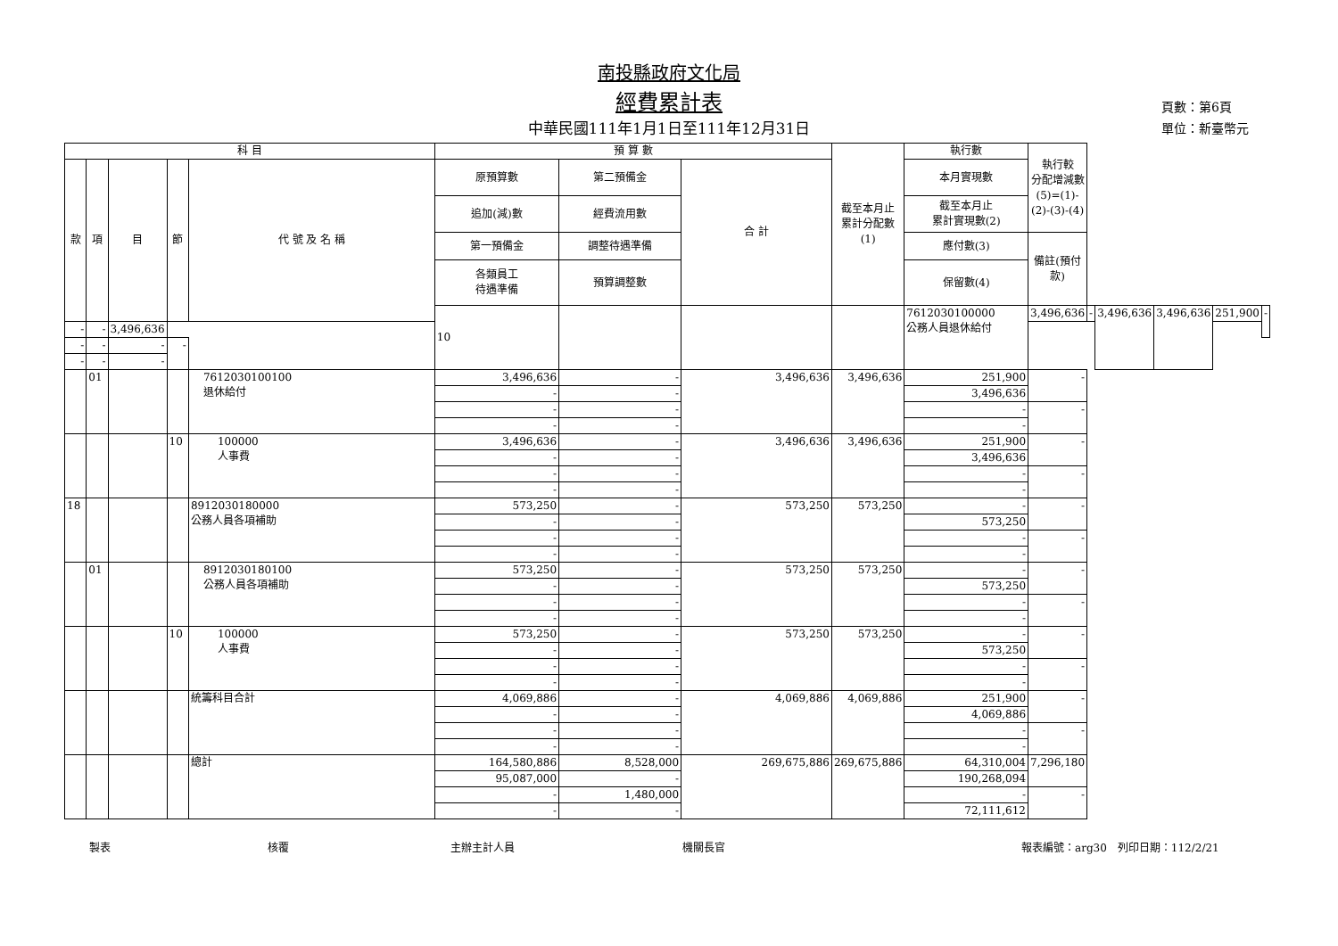南投縣政府文化局
經費累計表
中華民國111年1月1日至111年12月31日
頁數：第6頁
單位：新臺幣元
| 科 目 | | | | | 預 算 數 | | | 截至本月止 累計分配數 (1) | 執行數 | 執行較 分配增減數 (5)=(1)-(2)-(3)-(4) | | | | | |
| --- | --- | --- | --- | --- | --- | --- | --- | --- | --- | --- | --- | --- | --- | --- | --- |
| 款 | 項 | 目 | 節 | 代 號 及 名 稱 | 原預算數 | 第二預備金 | 合 計 | | 本月實現數 | | | | | | |
| | | | | | 追加(減)數 | 經費流用數 | | | 截至本月止 累計實現數(2) | | | | | | |
| | | | | | 第一預備金 | 調整待遇準備 | | | 應付數(3) | 備註(預付款) | | | | | |
| | | | | | 各類員工 待遇準備 | 預算調整數 | | | 保留數(4) | | | | | | |
| | | | | | 10 | | | | 7612030100000 公務人員退休給付 | 3,496,636 | - | 3,496,636 | 3,496,636 | 251,900 | - |
| - | - | 3,496,636 | | | | | | | | | | | | | |
| - | - | - | - | | | | | | | | | | | | |
| - | - | - | | | | | | | | | | | | | |
| | 01 | | | 7612030100100 退休給付 | 3,496,636 | - | 3,496,636 | 3,496,636 | 251,900 | - | | | | | |
| | | | | | - | - | | | 3,496,636 | | | | | | |
| | | | | | - | - | | | - | - | | | | | |
| | | | | | - | - | | | - | | | | | | |
| | | | 10 | 100000 人事費 | 3,496,636 | - | 3,496,636 | 3,496,636 | 251,900 | - | | | | | |
| | | | | | - | - | | | 3,496,636 | | | | | | |
| | | | | | - | - | | | - | - | | | | | |
| | | | | | - | - | | | - | | | | | | |
| 18 | | | | 8912030180000 公務人員各項補助 | 573,250 | - | 573,250 | 573,250 | - | - | | | | | |
| | | | | | - | - | | | 573,250 | | | | | | |
| | | | | | - | - | | | - | - | | | | | |
| | | | | | - | - | | | - | | | | | | |
| | 01 | | | 8912030180100 公務人員各項補助 | 573,250 | - | 573,250 | 573,250 | - | - | | | | | |
| | | | | | - | - | | | 573,250 | | | | | | |
| | | | | | - | - | | | - | - | | | | | |
| | | | | | - | - | | | - | | | | | | |
| | | | 10 | 100000 人事費 | 573,250 | - | 573,250 | 573,250 | - | - | | | | | |
| | | | | | - | - | | | 573,250 | | | | | | |
| | | | | | - | - | | | - | - | | | | | |
| | | | | | - | - | | | - | | | | | | |
| | | | | 統籌科目合計 | 4,069,886 | - | 4,069,886 | 4,069,886 | 251,900 | - | | | | | |
| | | | | | - | - | | | 4,069,886 | | | | | | |
| | | | | | - | - | | | - | - | | | | | |
| | | | | | - | - | | | - | | | | | | |
| | | | | 總計 | 164,580,886 | 8,528,000 | 269,675,886 | 269,675,886 | 64,310,004 | 7,296,180 | | | | | |
| | | | | | 95,087,000 | - | | | 190,268,094 | | | | | | |
| | | | | | - | 1,480,000 | | | - | - | | | | | |
| | | | | | - | - | | | 72,111,612 | | | | | | |
製表 核覆 主辦主計人員 機關長官 報表編號：arg30　列印日期：112/2/21